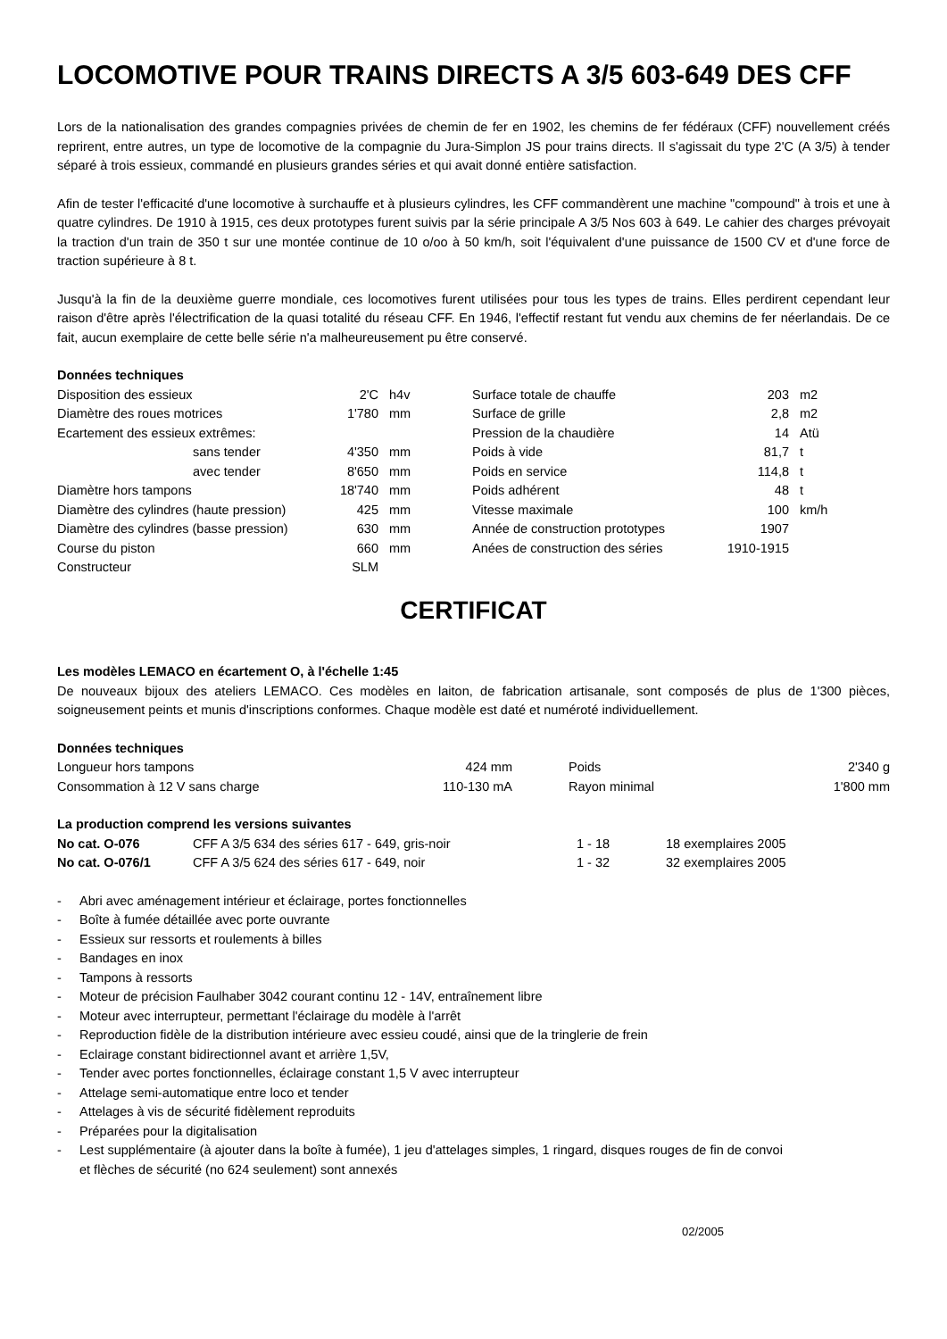LOCOMOTIVE POUR TRAINS DIRECTS A 3/5 603-649 DES CFF
Lors de la nationalisation des grandes compagnies privées de chemin de fer en 1902, les chemins de fer fédéraux (CFF) nouvellement créés reprirent, entre autres, un type de locomotive de la compagnie du Jura-Simplon JS pour trains directs. Il s'agissait du type 2'C (A 3/5) à tender séparé à trois essieux, commandé en plusieurs grandes séries et qui avait donné entière satisfaction.
Afin de tester l'efficacité d'une locomotive à surchauffe et à plusieurs cylindres, les CFF commandèrent une machine "compound" à trois et une à quatre cylindres. De 1910 à 1915, ces deux prototypes furent suivis par la série principale A 3/5 Nos 603 à 649. Le cahier des charges prévoyait la traction d'un train de 350 t sur une montée continue de 10 o/oo à 50 km/h, soit l'équivalent d'une puissance de 1500 CV et d'une force de traction supérieure à 8 t.
Jusqu'à la fin de la deuxième guerre mondiale, ces locomotives furent utilisées pour tous les types de trains. Elles perdirent cependant leur raison d'être après l'électrification de la quasi totalité du réseau CFF. En 1946, l'effectif restant fut vendu aux chemins de fer néerlandais. De ce fait, aucun exemplaire de cette belle série n'a malheureusement pu être conservé.
Données techniques
| Disposition des essieux | 2'C | h4v | Surface totale de chauffe | 203 | m2 |
| Diamètre des roues motrices | 1'780 | mm | Surface de grille | 2,8 | m2 |
| Ecartement des essieux extrêmes: | | | Pression de la chaudière | 14 | Atü |
| sans tender | 4'350 | mm | Poids à vide | 81,7 | t |
| avec tender | 8'650 | mm | Poids en service | 114,8 | t |
| Diamètre hors tampons | 18'740 | mm | Poids adhérent | 48 | t |
| Diamètre des cylindres (haute pression) | 425 | mm | Vitesse maximale | 100 | km/h |
| Diamètre des cylindres (basse pression) | 630 | mm | Année de construction prototypes | 1907 | |
| Course du piston | 660 | mm | Anées de construction des séries | 1910-1915 | |
| Constructeur | SLM | | | | |
CERTIFICAT
Les modèles LEMACO en écartement O, à l'échelle 1:45
De nouveaux bijoux des ateliers LEMACO. Ces modèles en laiton, de fabrication artisanale, sont composés de plus de 1'300 pièces, soigneusement peints et munis d'inscriptions conformes. Chaque modèle est daté et numéroté individuellement.
Données techniques
| Longueur hors tampons | 424 mm | Poids | 2'340 g |
| Consommation à 12 V sans charge | 110-130 mA | Rayon minimal | 1'800 mm |
La production comprend les versions suivantes
| No cat. O-076 | CFF A 3/5 634 des séries 617 - 649, gris-noir | 1 - 18 | 18 exemplaires 2005 |
| No cat. O-076/1 | CFF A 3/5 624 des séries 617 - 649, noir | 1 - 32 | 32 exemplaires 2005 |
- Abri avec aménagement intérieur et éclairage, portes fonctionnelles
- Boîte à fumée détaillée avec porte ouvrante
- Essieux sur ressorts et roulements à billes
- Bandages en inox
- Tampons à ressorts
- Moteur de précision Faulhaber 3042 courant continu 12 - 14V, entraînement libre
- Moteur avec interrupteur, permettant l'éclairage du modèle à l'arrêt
- Reproduction fidèle de la distribution intérieure avec essieu coudé, ainsi que de la tringlerie de frein
- Eclairage constant bidirectionnel avant et arrière 1,5V,
- Tender avec portes fonctionnelles, éclairage constant 1,5 V avec interrupteur
- Attelage semi-automatique entre loco et tender
- Attelages à vis de sécurité fidèlement reproduits
- Préparées pour la digitalisation
- Lest supplémentaire (à ajouter dans la boîte à fumée), 1 jeu d'attelages simples, 1 ringard, disques rouges de fin de convoi et flèches de sécurité (no 624 seulement) sont annexés
02/2005